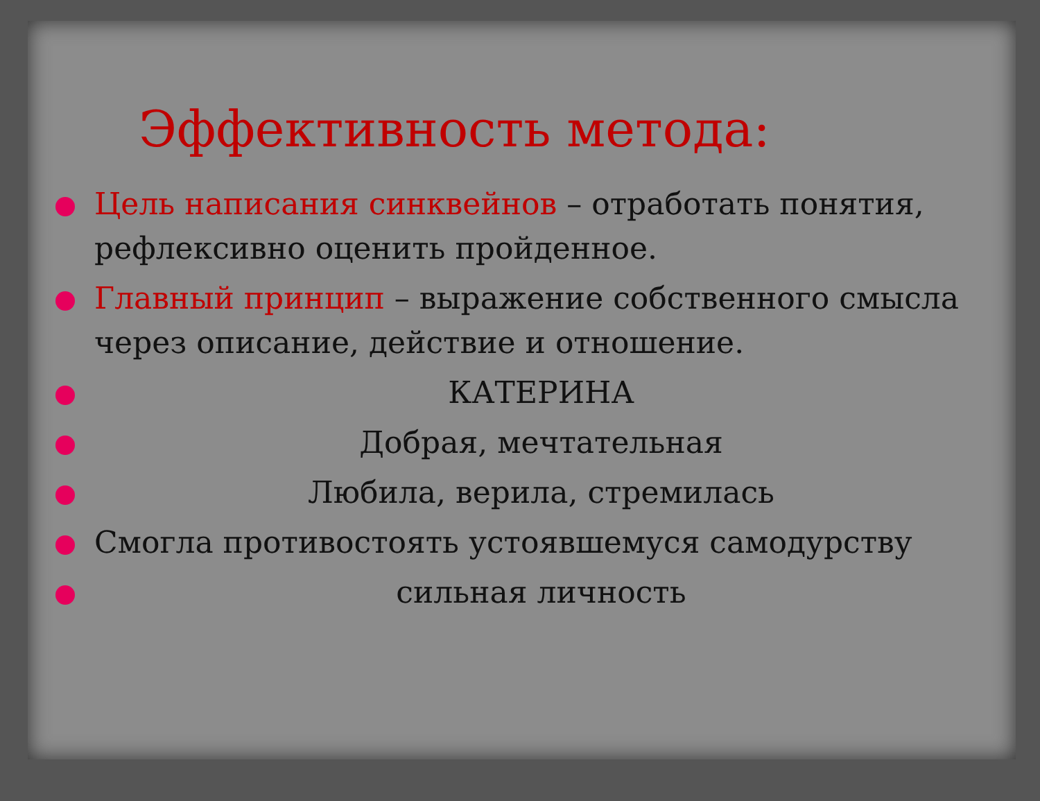Эффективность метода:
Цель написания синквейнов – отработать понятия, рефлексивно оценить пройденное.
Главный принцип – выражение собственного смысла через описание, действие и отношение.
КАТЕРИНА
Добрая, мечтательная
Любила, верила, стремилась
Смогла противостоять устоявшемуся самодурству
сильная личность